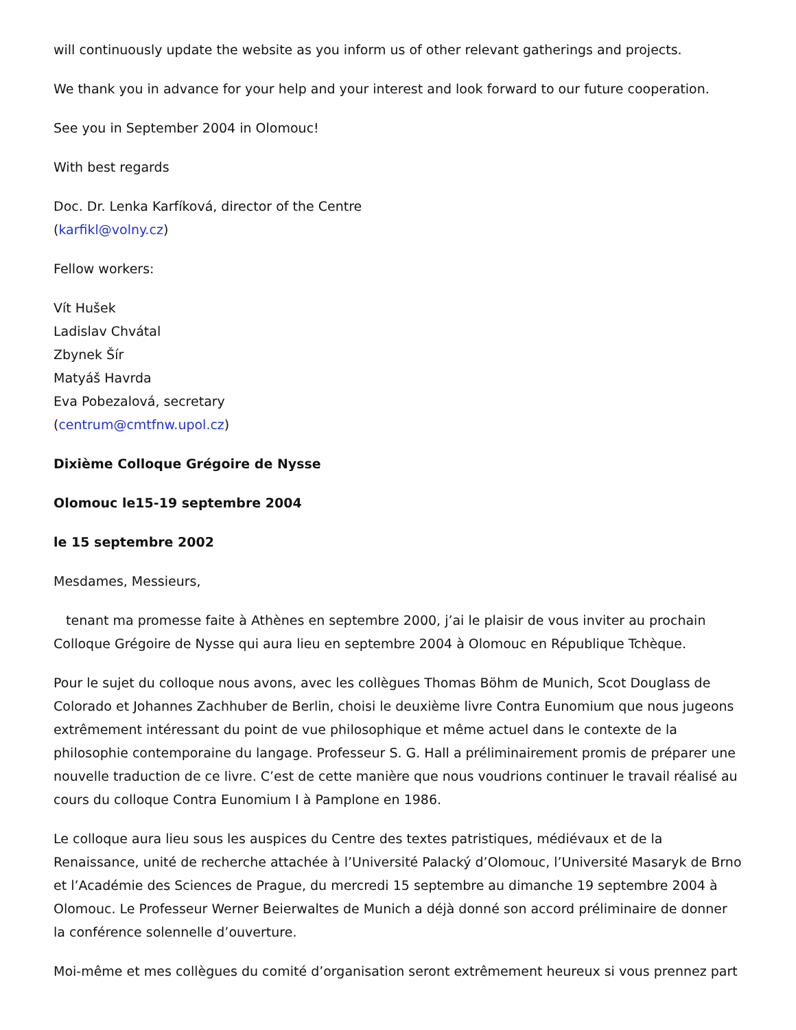will continuously update the website as you inform us of other relevant gatherings and projects.
We thank you in advance for your help and your interest and look forward to our future cooperation.
See you in September 2004 in Olomouc!
With best regards
Doc. Dr. Lenka Karfíková, director of the Centre
(karfikl@volny.cz)
Fellow workers:
Vít Hušek
Ladislav Chvátal
Zbynek Šír
Matyáš Havrda
Eva Pobezalová, secretary
(centrum@cmtfnw.upol.cz)
Dixième Colloque Grégoire de Nysse
Olomouc le15-19 septembre 2004
le 15 septembre 2002
Mesdames, Messieurs,
tenant ma promesse faite à Athènes en septembre 2000, j’ai le plaisir de vous inviter au prochain Colloque Grégoire de Nysse qui aura lieu en septembre 2004 à Olomouc en République Tchèque.
Pour le sujet du colloque nous avons, avec les collègues Thomas Böhm de Munich, Scot Douglass de Colorado et Johannes Zachhuber de Berlin, choisi le deuxième livre Contra Eunomium que nous jugeons extrêmement intéressant du point de vue philosophique et même actuel dans le contexte de la philosophie contemporaine du langage. Professeur S. G. Hall a préliminairement promis de préparer une nouvelle traduction de ce livre. C’est de cette manière que nous voudrions continuer le travail réalisé au cours du colloque Contra Eunomium I à Pamplone en 1986.
Le colloque aura lieu sous les auspices du Centre des textes patristiques, médiévaux et de la Renaissance, unité de recherche attachée à l’Université Palacký d’Olomouc, l’Université Masaryk de Brno et l’Académie des Sciences de Prague, du mercredi 15 septembre au dimanche 19 septembre 2004 à Olomouc. Le Professeur Werner Beierwaltes de Munich a déjà donné son accord préliminaire de donner la conférence solennelle d’ouverture.
Moi-même et mes collègues du comité d’organisation seront extrêmement heureux si vous prennez part